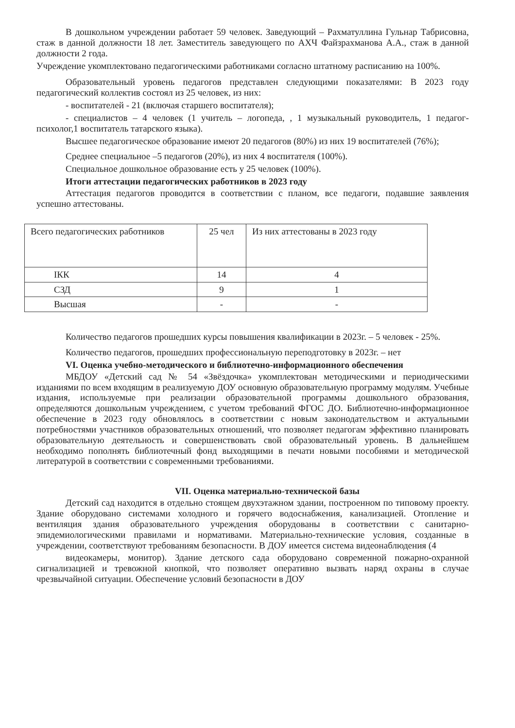В дошкольном учреждении работает 59 человек. Заведующий – Рахматуллина Гульнар Табрисовна, стаж в данной должности 18 лет. Заместитель заведующего по АХЧ Файзрахманова А.А., стаж в данной должности 2 года.
Учреждение укомплектовано педагогическими работниками согласно штатному расписанию на 100%.
Образовательный уровень педагогов представлен следующими показателями: В 2023 году педагогический коллектив состоял из 25 человек, из них:
- воспитателей - 21 (включая старшего воспитателя);
- специалистов – 4 человек (1 учитель – логопеда, , 1 музыкальный руководитель, 1 педагог-психолог,1 воспитатель татарского языка).
Высшее педагогическое образование имеют 20 педагогов (80%) из них 19 воспитателей (76%);
Среднее специальное –5 педагогов (20%), из них 4 воспитателя (100%).
Специальное дошкольное образование есть у 25 человек (100%).
Итоги аттестации педагогических работников в 2023 году
Аттестация педагогов проводится в соответствии с планом, все педагоги, подавшие заявления успешно аттестованы.
| Всего педагогических работников | 25 чел | Из них аттестованы в 2023 году |
| IКК | 14 | 4 |
| СЗД | 9 | 1 |
| Высшая | - | - |
Количество педагогов прошедших курсы повышения квалификации в 2023г. – 5 человек - 25%.
Количество педагогов, прошедших профессиональную переподготовку в 2023г. – нет
VI. Оценка учебно-методического и библиотечно-информационного обеспечения
МБДОУ «Детский сад № 54 «Звёздочка» укомплектован методическими и периодическими изданиями по всем входящим в реализуемую ДОУ основную образовательную программу модулям. Учебные издания, используемые при реализации образовательной программы дошкольного образования, определяются дошкольным учреждением, с учетом требований ФГОС ДО. Библиотечно-информационное обеспечение в 2023 году обновлялось в соответствии с новым законодательством и актуальными потребностями участников образовательных отношений, что позволяет педагогам эффективно планировать образовательную деятельность и совершенствовать свой образовательный уровень. В дальнейшем необходимо пополнять библиотечный фонд выходящими в печати новыми пособиями и методической литературой в соответствии с современными требованиями.
VII. Оценка материально-технической базы
Детский сад находится в отдельно стоящем двухэтажном здании, построенном по типовому проекту. Здание оборудовано системами холодного и горячего водоснабжения, канализацией. Отопление и вентиляция здания образовательного учреждения оборудованы в соответствии с санитарно-эпидемиологическими правилами и нормативами. Материально-технические условия, созданные в учреждении, соответствуют требованиям безопасности. В ДОУ имеется система видеонаблюдения (4
видеокамеры, монитор). Здание детского сада оборудовано современной пожарно-охранной сигнализацией и тревожной кнопкой, что позволяет оперативно вызвать наряд охраны в случае чрезвычайной ситуации. Обеспечение условий безопасности в ДОУ